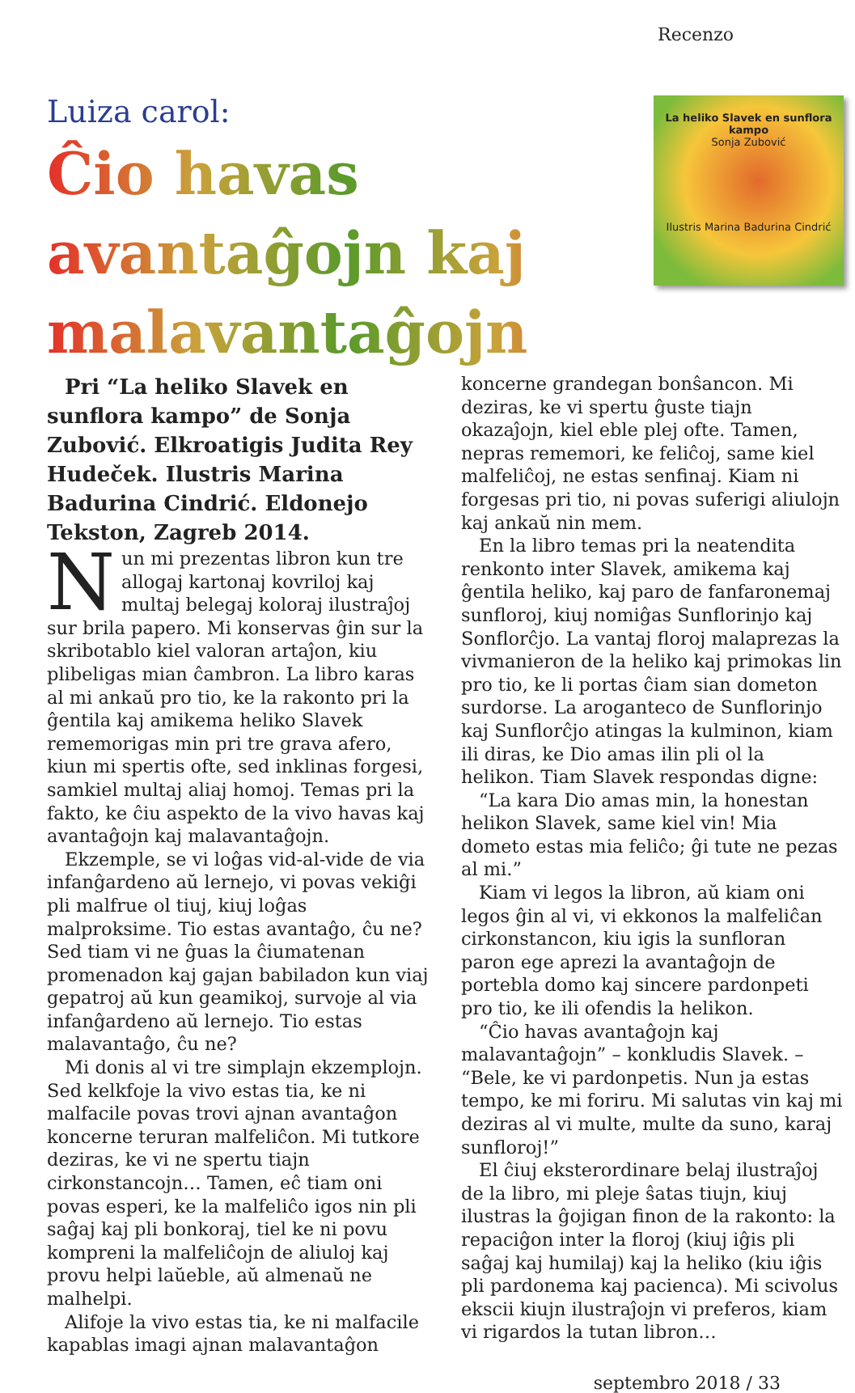Recenzo
Luiza carol:
Ĉio havas avantaĝojn kaj malavantaĝojn
La heliko Slavek en sunflora kampo
Sonja Zubović
Ilustris Marina Badurina Cindrić
Pri “La heliko Slavek en sunflora kampo” de Sonja Zubović. Elkroatigis Judita Rey Hudeček. Ilustris Marina Badurina Cindrić. Eldonejo Tekston, Zagreb 2014.
Nun mi prezentas libron kun tre allogaj kartonaj kovriloj kaj multaj belegaj koloraj ilustraĵoj sur brila papero. Mi konservas ĝin sur la skribotablo kiel valoran artaĵon, kiu plibeligas mian ĉambron. La libro karas al mi ankaŭ pro tio, ke la rakonto pri la ĝentila kaj amikema heliko Slavek rememorigas min pri tre grava afero, kiun mi spertis ofte, sed inklinas forgesi, samkiel multaj aliaj homoj. Temas pri la fakto, ke ĉiu aspekto de la vivo havas kaj avantaĝojn kaj malavantaĝojn.
Ekzemple, se vi loĝas vid-al-vide de via infanĝardeno aŭ lernejo, vi povas vekiĝi pli malfrue ol tiuj, kiuj loĝas malproksime. Tio estas avantaĝo, ĉu ne? Sed tiam vi ne ĝuas la ĉiumatenan promenadon kaj gajan babiladon kun viaj gepatroj aŭ kun geamikoj, survoje al via infanĝardeno aŭ lernejo. Tio estas malavantaĝo, ĉu ne?
Mi donis al vi tre simplajn ekzemplojn. Sed kelkfoje la vivo estas tia, ke ni malfacile povas trovi ajnan avantaĝon koncerne teruran malfeliĉon. Mi tutkore deziras, ke vi ne spertu tiajn cirkonstancojn… Tamen, eĉ tiam oni povas esperi, ke la malfeliĉo igos nin pli saĝaj kaj pli bonkoraj, tiel ke ni povu kompreni la malfeliĉojn de aliuloj kaj provu helpi laŭeble, aŭ almenaŭ ne malhelpi.
Alifoje la vivo estas tia, ke ni malfacile kapablas imagi ajnan malavantaĝon
koncerne grandegan bonŝancon. Mi deziras, ke vi spertu ĝuste tiajn okazaĵojn, kiel eble plej ofte. Tamen, nepras rememori, ke feliĉoj, same kiel malfeliĉoj, ne estas senfinaj. Kiam ni forgesas pri tio, ni povas suferigi aliulojn kaj ankaŭ nin mem.
En la libro temas pri la neatendita renkonto inter Slavek, amikema kaj ĝentila heliko, kaj paro de fanfaronemaj sunfloroj, kiuj nomiĝas Sunflorinjo kaj Sonflorĉjo. La vantaj floroj malaprezas la vivmanieron de la heliko kaj primokas lin pro tio, ke li portas ĉiam sian dometon surdorse. La aroganteco de Sunflorinjo kaj Sunflorĉjo atingas la kulminon, kiam ili diras, ke Dio amas ilin pli ol la helikon. Tiam Slavek respondas digne:
“La kara Dio amas min, la honestan helikon Slavek, same kiel vin! Mia dometo estas mia feliĉo; ĝi tute ne pezas al mi.”
Kiam vi legos la libron, aŭ kiam oni legos ĝin al vi, vi ekkonos la malfeliĉan cirkonstancon, kiu igis la sunfloran paron ege aprezi la avantaĝojn de portebla domo kaj sincere pardonpeti pro tio, ke ili ofendis la helikon.
“Ĉio havas avantaĝojn kaj malavantaĝojn” – konkludis Slavek. – “Bele, ke vi pardonpetis. Nun ja estas tempo, ke mi foriru. Mi salutas vin kaj mi deziras al vi multe, multe da suno, karaj sunfloroj!”
El ĉiuj eksterordinare belaj ilustraĵoj de la libro, mi pleje ŝatas tiujn, kiuj ilustras la ĝojigan finon de la rakonto: la repaciĝon inter la floroj (kiuj iĝis pli saĝaj kaj humilaj) kaj la heliko (kiu iĝis pli pardonema kaj pacienca). Mi scivolus ekscii kiujn ilustraĵojn vi preferos, kiam vi rigardos la tutan libron…
septembro 2018 / 33